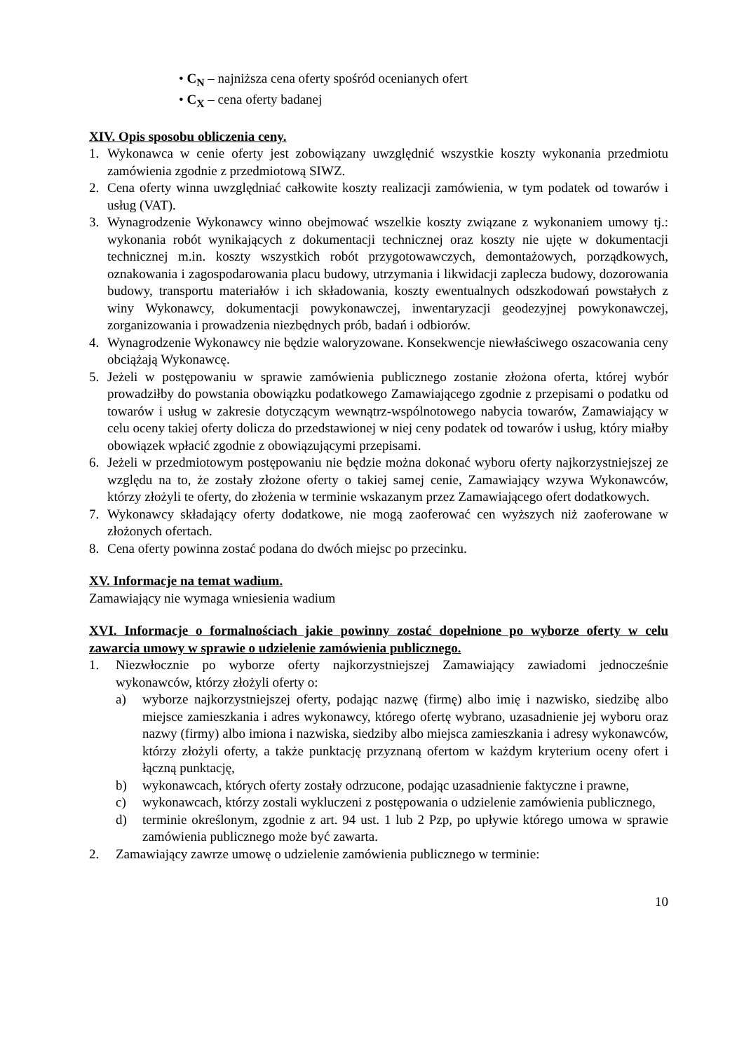• C<sub>N</sub> – najniższa cena oferty spośród ocenianych ofert
• C<sub>X</sub> – cena oferty badanej
XIV. Opis sposobu obliczenia ceny.
1. Wykonawca w cenie oferty jest zobowiązany uwzględnić wszystkie koszty wykonania przedmiotu zamówienia zgodnie z przedmiotową SIWZ.
2. Cena oferty winna uwzględniać całkowite koszty realizacji zamówienia, w tym podatek od towarów i usług (VAT).
3. Wynagrodzenie Wykonawcy winno obejmować wszelkie koszty związane z wykonaniem umowy tj.: wykonania robót wynikających z dokumentacji technicznej oraz koszty nie ujęte w dokumentacji technicznej m.in. koszty wszystkich robót przygotowawczych, demontażowych, porządkowych, oznakowania i zagospodarowania placu budowy, utrzymania i likwidacji zaplecza budowy, dozorowania budowy, transportu materiałów i ich składowania, koszty ewentualnych odszkodowań powstałych z winy Wykonawcy, dokumentacji powykonawczej, inwentaryzacji geodezyjnej powykonawczej, zorganizowania i prowadzenia niezbędnych prób, badań i odbiorów.
4. Wynagrodzenie Wykonawcy nie będzie waloryzowane. Konsekwencje niewłaściwego oszacowania ceny obciążają Wykonawcę.
5. Jeżeli w postępowaniu w sprawie zamówienia publicznego zostanie złożona oferta, której wybór prowadziłby do powstania obowiązku podatkowego Zamawiającego zgodnie z przepisami o podatku od towarów i usług w zakresie dotyczącym wewnątrz-wspólnotowego nabycia towarów, Zamawiający w celu oceny takiej oferty dolicza do przedstawionej w niej ceny podatek od towarów i usług, który miałby obowiązek wpłacić zgodnie z obowiązującymi przepisami.
6. Jeżeli w przedmiotowym postępowaniu nie będzie można dokonać wyboru oferty najkorzystniejszej ze względu na to, że zostały złożone oferty o takiej samej cenie, Zamawiający wzywa Wykonawców, którzy złożyli te oferty, do złożenia w terminie wskazanym przez Zamawiającego ofert dodatkowych.
7. Wykonawcy składający oferty dodatkowe, nie mogą zaoferować cen wyższych niż zaoferowane w złożonych ofertach.
8. Cena oferty powinna zostać podana do dwóch miejsc po przecinku.
XV. Informacje na temat wadium.
Zamawiający nie wymaga wniesienia wadium
XVI. Informacje o formalnościach jakie powinny zostać dopełnione po wyborze oferty w celu zawarcia umowy w sprawie o udzielenie zamówienia publicznego.
1. Niezwłocznie po wyborze oferty najkorzystniejszej Zamawiający zawiadomi jednocześnie wykonawców, którzy złożyli oferty o:
a) wyborze najkorzystniejszej oferty, podając nazwę (firmę) albo imię i nazwisko, siedzibę albo miejsce zamieszkania i adres wykonawcy, którego ofertę wybrano, uzasadnienie jej wyboru oraz nazwy (firmy) albo imiona i nazwiska, siedziby albo miejsca zamieszkania i adresy wykonawców, którzy złożyli oferty, a także punktację przyznaną ofertom w każdym kryterium oceny ofert i łączną punktację,
b) wykonawcach, których oferty zostały odrzucone, podając uzasadnienie faktyczne i prawne,
c) wykonawcach, którzy zostali wykluczeni z postępowania o udzielenie zamówienia publicznego,
d) terminie określonym, zgodnie z art. 94 ust. 1 lub 2 Pzp, po upływie którego umowa w sprawie zamówienia publicznego może być zawarta.
2. Zamawiający zawrze umowę o udzielenie zamówienia publicznego w terminie:
10